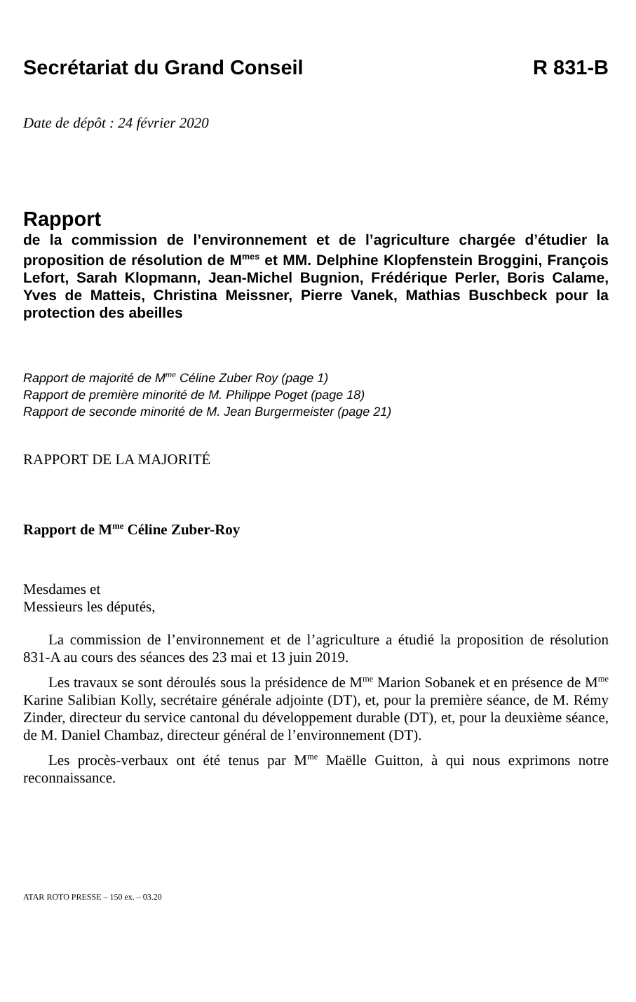Secrétariat du Grand Conseil R 831-B
Date de dépôt : 24 février 2020
Rapport
de la commission de l’environnement et de l’agriculture chargée d’étudier la proposition de résolution de M<sup>mes</sup> et MM. Delphine Klopfenstein Broggini, François Lefort, Sarah Klopmann, Jean-Michel Bugnion, Frédérique Perler, Boris Calame, Yves de Matteis, Christina Meissner, Pierre Vanek, Mathias Buschbeck pour la protection des abeilles
Rapport de majorité de M<sup>me</sup> Céline Zuber Roy (page 1)
Rapport de première minorité de M. Philippe Poget (page 18)
Rapport de seconde minorité de M. Jean Burgermeister (page 21)
RAPPORT DE LA MAJORITÉ
Rapport de M<sup>me</sup> Céline Zuber-Roy
Mesdames et
Messieurs les députés,
La commission de l’environnement et de l’agriculture a étudié la proposition de résolution 831-A au cours des séances des 23 mai et 13 juin 2019.
Les travaux se sont déroulés sous la présidence de M<sup>me</sup> Marion Sobanek et en présence de M<sup>me</sup> Karine Salibian Kolly, secrétaire générale adjointe (DT), et, pour la première séance, de M. Rémy Zinder, directeur du service cantonal du développement durable (DT), et, pour la deuxième séance, de M. Daniel Chambaz, directeur général de l’environnement (DT).
Les procès-verbaux ont été tenus par M<sup>me</sup> Maëlle Guitton, à qui nous exprimons notre reconnaissance.
ATAR ROTO PRESSE – 150 ex. – 03.20